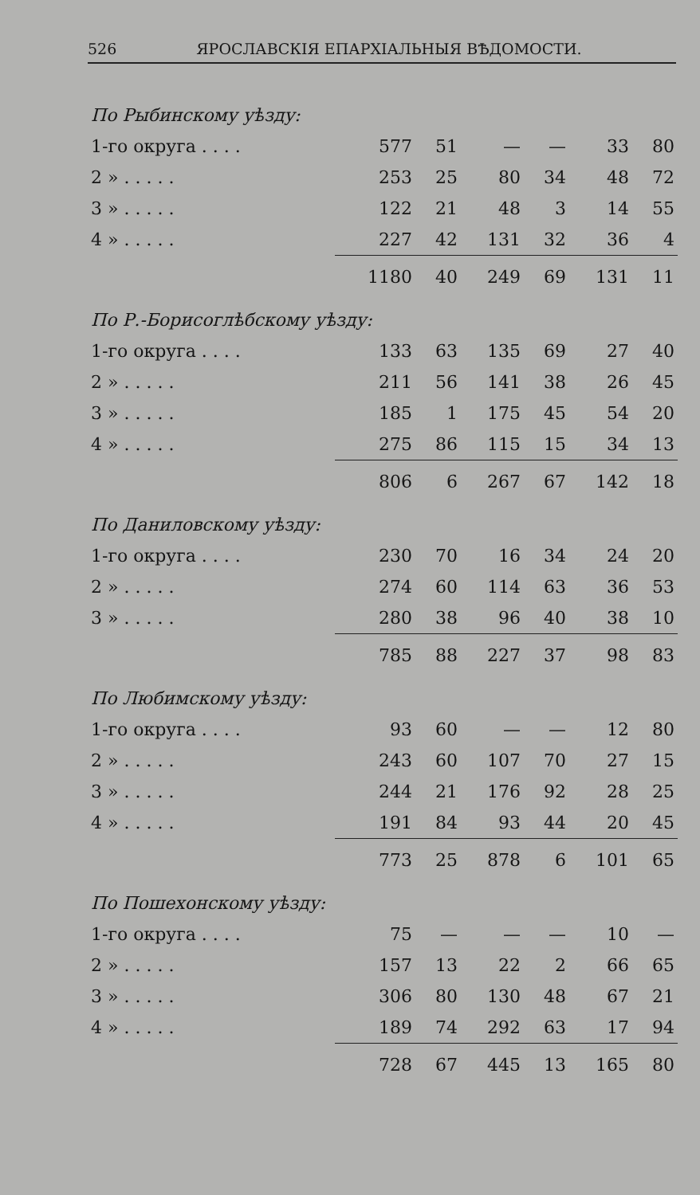526 ЯРОСЛАВСКІЯ ЕПАРХІАЛЬНЫЯ ВѢДОМОСТИ.
| По Рыбинскому уѣзду: | | | | | | |
| 1-го округа . . . . | 577 | 51 | — | — | 33 | 80 |
| 2 » . . . . . | 253 | 25 | 80 | 34 | 48 | 72 |
| 3 » . . . . . | 122 | 21 | 48 | 3 | 14 | 55 |
| 4 » . . . . . | 227 | 42 | 131 | 32 | 36 | 4 |
| | 1180 | 40 | 249 | 69 | 131 | 11 |
| По Р.-Борисоглѣбскому уѣзду: | | | | | | |
| 1-го округа . . . . | 133 | 63 | 135 | 69 | 27 | 40 |
| 2 » . . . . . | 211 | 56 | 141 | 38 | 26 | 45 |
| 3 » . . . . . | 185 | 1 | 175 | 45 | 54 | 20 |
| 4 » . . . . . | 275 | 86 | 115 | 15 | 34 | 13 |
| | 806 | 6 | 267 | 67 | 142 | 18 |
| По Даниловскому уѣзду: | | | | | | |
| 1-го округа . . . . | 230 | 70 | 16 | 34 | 24 | 20 |
| 2 » . . . . . | 274 | 60 | 114 | 63 | 36 | 53 |
| 3 » . . . . . | 280 | 38 | 96 | 40 | 38 | 10 |
| | 785 | 88 | 227 | 37 | 98 | 83 |
| По Любимскому уѣзду: | | | | | | |
| 1-го округа . . . . | 93 | 60 | — | — | 12 | 80 |
| 2 » . . . . . | 243 | 60 | 107 | 70 | 27 | 15 |
| 3 » . . . . . | 244 | 21 | 176 | 92 | 28 | 25 |
| 4 » . . . . . | 191 | 84 | 93 | 44 | 20 | 45 |
| | 773 | 25 | 878 | 6 | 101 | 65 |
| По Пошехонскому уѣзду: | | | | | | |
| 1-го округа . . . . | 75 | — | — | — | 10 | — |
| 2 » . . . . . | 157 | 13 | 22 | 2 | 66 | 65 |
| 3 » . . . . . | 306 | 80 | 130 | 48 | 67 | 21 |
| 4 » . . . . . | 189 | 74 | 292 | 63 | 17 | 94 |
| | 728 | 67 | 445 | 13 | 165 | 80 |